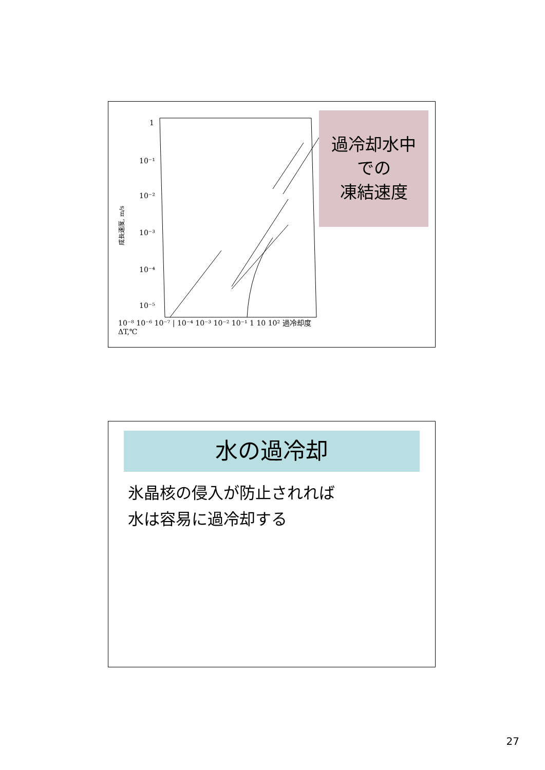1
10⁻¹
10⁻²
10⁻³
10⁻⁴
10⁻⁵
.
成長速度, m/s
過冷却水中
での
凍結速度
10⁻⁸ 10⁻⁶ 10⁻⁷ | 10⁻⁴ 10⁻³ 10⁻² 10⁻¹ 1 10 10² 過冷却度 ΔT,℃
水の過冷却
氷晶核の侵入が防止されれば
水は容易に過冷却する
27